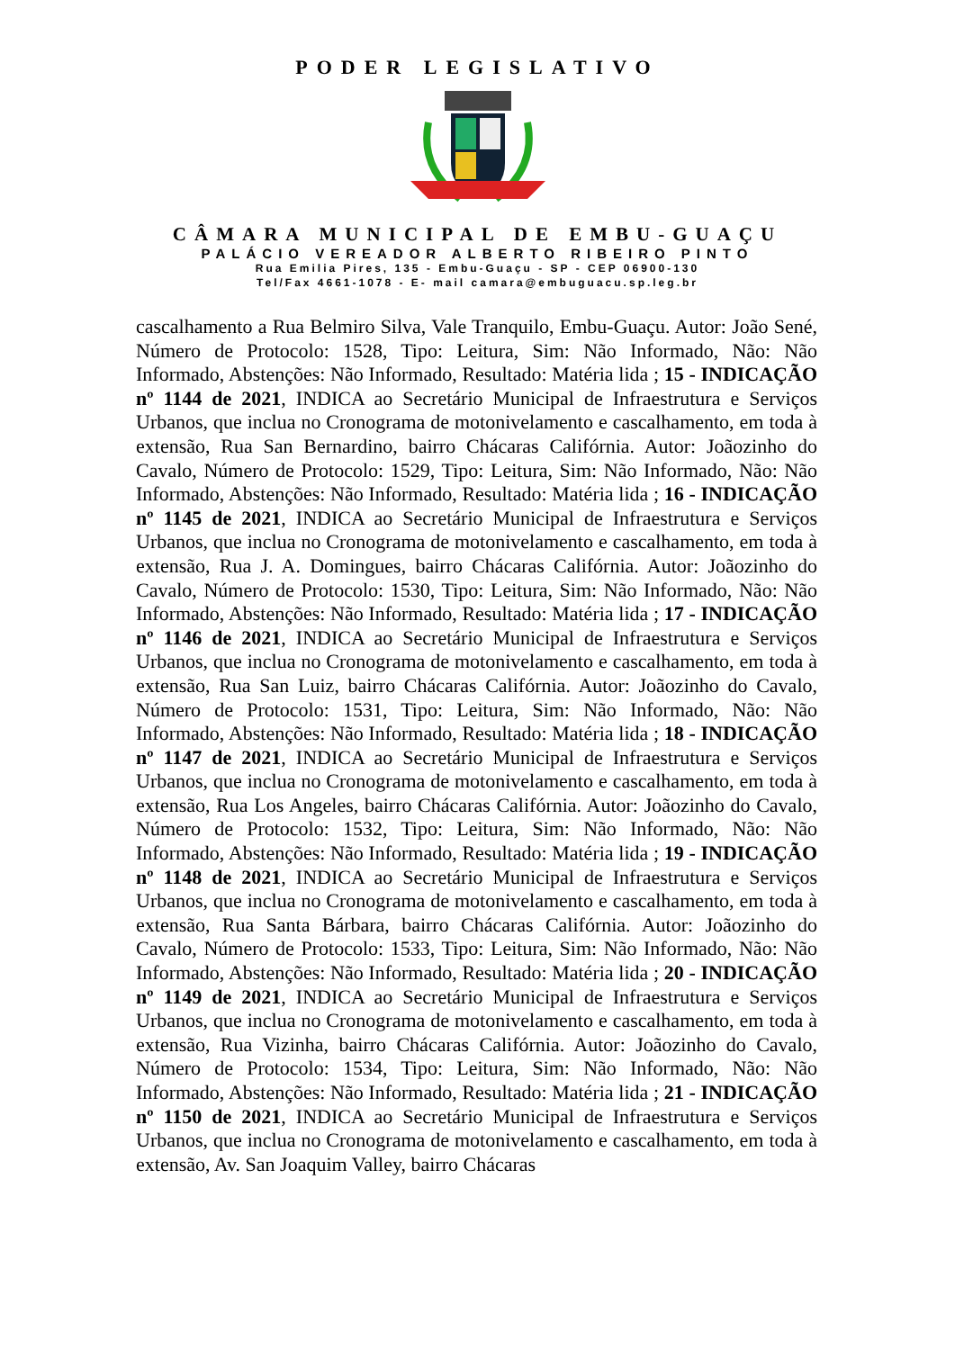PODER LEGISLATIVO
CÂMARA MUNICIPAL DE EMBU-GUAÇU
PALÁCIO VEREADOR ALBERTO RIBEIRO PINTO
Rua Emilia Pires, 135 - Embu-Guaçu - SP - CEP 06900-130
Tel/Fax 4661-1078 - E- mail camara@embuguacu.sp.leg.br
cascalhamento a Rua Belmiro Silva, Vale Tranquilo, Embu-Guaçu. Autor: João Sené, Número de Protocolo: 1528, Tipo: Leitura, Sim: Não Informado, Não: Não Informado, Abstenções: Não Informado, Resultado: Matéria lida ; 15 - INDICAÇÃO nº 1144 de 2021, INDICA ao Secretário Municipal de Infraestrutura e Serviços Urbanos, que inclua no Cronograma de motonivelamento e cascalhamento, em toda à extensão, Rua San Bernardino, bairro Chácaras Califórnia. Autor: Joãozinho do Cavalo, Número de Protocolo: 1529, Tipo: Leitura, Sim: Não Informado, Não: Não Informado, Abstenções: Não Informado, Resultado: Matéria lida ; 16 - INDICAÇÃO nº 1145 de 2021, INDICA ao Secretário Municipal de Infraestrutura e Serviços Urbanos, que inclua no Cronograma de motonivelamento e cascalhamento, em toda à extensão, Rua J. A. Domingues, bairro Chácaras Califórnia. Autor: Joãozinho do Cavalo, Número de Protocolo: 1530, Tipo: Leitura, Sim: Não Informado, Não: Não Informado, Abstenções: Não Informado, Resultado: Matéria lida ; 17 - INDICAÇÃO nº 1146 de 2021, INDICA ao Secretário Municipal de Infraestrutura e Serviços Urbanos, que inclua no Cronograma de motonivelamento e cascalhamento, em toda à extensão, Rua San Luiz, bairro Chácaras Califórnia. Autor: Joãozinho do Cavalo, Número de Protocolo: 1531, Tipo: Leitura, Sim: Não Informado, Não: Não Informado, Abstenções: Não Informado, Resultado: Matéria lida ; 18 - INDICAÇÃO nº 1147 de 2021, INDICA ao Secretário Municipal de Infraestrutura e Serviços Urbanos, que inclua no Cronograma de motonivelamento e cascalhamento, em toda à extensão, Rua Los Angeles, bairro Chácaras Califórnia. Autor: Joãozinho do Cavalo, Número de Protocolo: 1532, Tipo: Leitura, Sim: Não Informado, Não: Não Informado, Abstenções: Não Informado, Resultado: Matéria lida ; 19 - INDICAÇÃO nº 1148 de 2021, INDICA ao Secretário Municipal de Infraestrutura e Serviços Urbanos, que inclua no Cronograma de motonivelamento e cascalhamento, em toda à extensão, Rua Santa Bárbara, bairro Chácaras Califórnia. Autor: Joãozinho do Cavalo, Número de Protocolo: 1533, Tipo: Leitura, Sim: Não Informado, Não: Não Informado, Abstenções: Não Informado, Resultado: Matéria lida ; 20 - INDICAÇÃO nº 1149 de 2021, INDICA ao Secretário Municipal de Infraestrutura e Serviços Urbanos, que inclua no Cronograma de motonivelamento e cascalhamento, em toda à extensão, Rua Vizinha, bairro Chácaras Califórnia. Autor: Joãozinho do Cavalo, Número de Protocolo: 1534, Tipo: Leitura, Sim: Não Informado, Não: Não Informado, Abstenções: Não Informado, Resultado: Matéria lida ; 21 - INDICAÇÃO nº 1150 de 2021, INDICA ao Secretário Municipal de Infraestrutura e Serviços Urbanos, que inclua no Cronograma de motonivelamento e cascalhamento, em toda à extensão, Av. San Joaquim Valley, bairro Chácaras